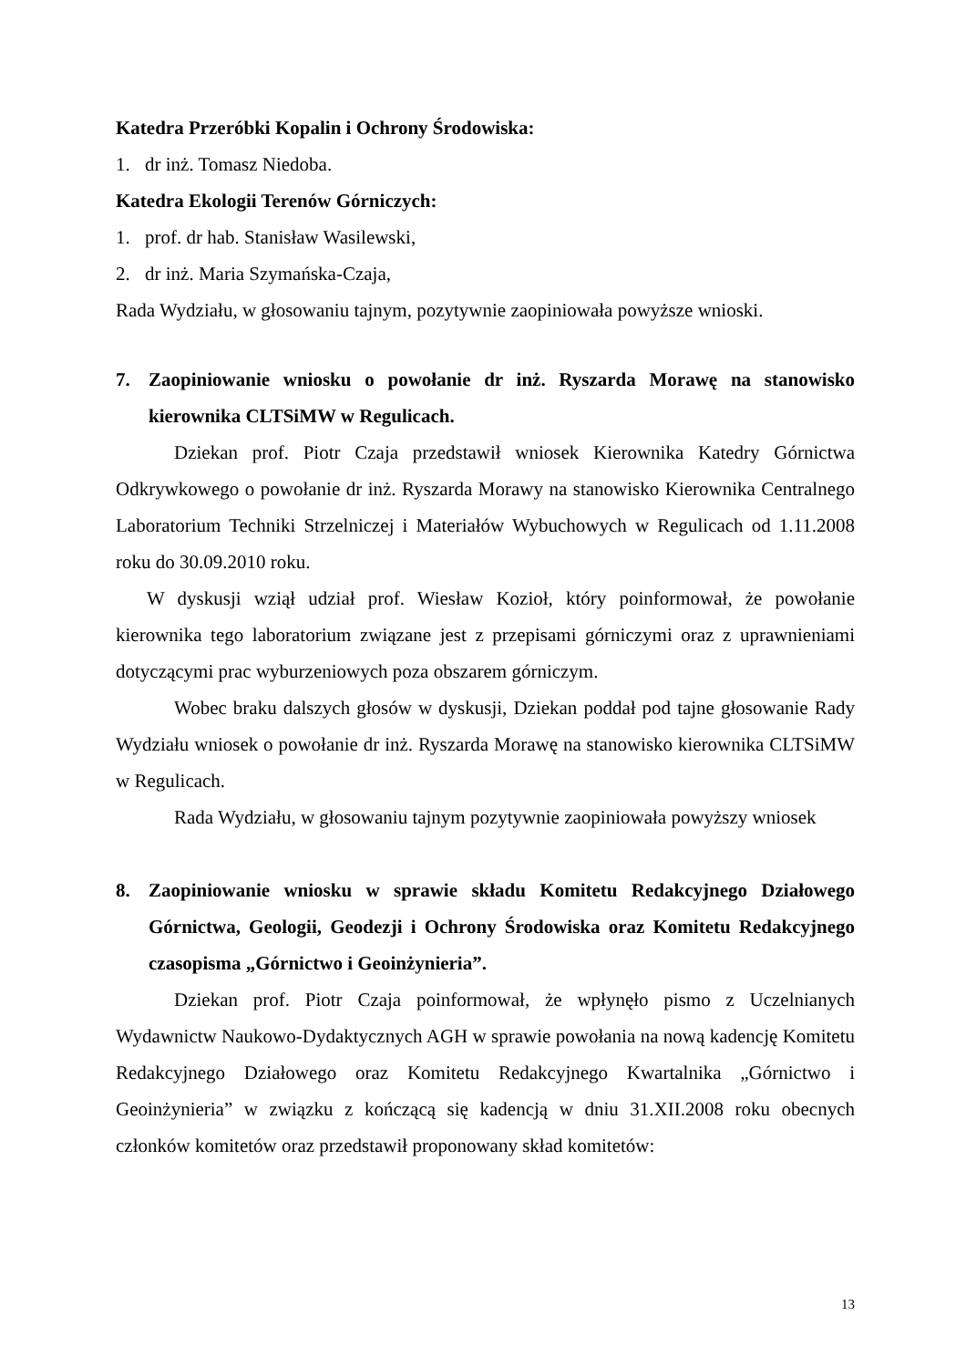Katedra Przeróbki Kopalin i Ochrony Środowiska:
1. dr inż. Tomasz Niedoba.
Katedra Ekologii Terenów Górniczych:
1. prof. dr hab. Stanisław Wasilewski,
2. dr inż. Maria Szymańska-Czaja,
Rada Wydziału, w głosowaniu tajnym, pozytywnie zaopiniowała powyższe wnioski.
7. Zaopiniowanie wniosku o powołanie dr inż. Ryszarda Morawę na stanowisko kierownika CLTSiMW w Regulicach.
Dziekan prof. Piotr Czaja przedstawił wniosek Kierownika Katedry Górnictwa Odkrywkowego o powołanie dr inż. Ryszarda Morawy na stanowisko Kierownika Centralnego Laboratorium Techniki Strzelniczej i Materiałów Wybuchowych w Regulicach od 1.11.2008 roku do 30.09.2010 roku.
W dyskusji wziął udział prof. Wiesław Kozioł, który poinformował, że powołanie kierownika tego laboratorium związane jest z przepisami górniczymi oraz z uprawnieniami dotyczącymi prac wyburzeniowych poza obszarem górniczym.
Wobec braku dalszych głosów w dyskusji, Dziekan poddał pod tajne głosowanie Rady Wydziału wniosek o powołanie dr inż. Ryszarda Morawę na stanowisko kierownika CLTSiMW w Regulicach.
Rada Wydziału, w głosowaniu tajnym pozytywnie zaopiniowała powyższy wniosek
8. Zaopiniowanie wniosku w sprawie składu Komitetu Redakcyjnego Działowego Górnictwa, Geologii, Geodezji i Ochrony Środowiska oraz Komitetu Redakcyjnego czasopisma „Górnictwo i Geoinżynieria”.
Dziekan prof. Piotr Czaja poinformował, że wpłynęło pismo z Uczelnianych Wydawnictw Naukowo-Dydaktycznych AGH w sprawie powołania na nową kadencję Komitetu Redakcyjnego Działowego oraz Komitetu Redakcyjnego Kwartalnika „Górnictwo i Geoinżynieria” w związku z kończącą się kadencją w dniu 31.XII.2008 roku obecnych członków komitetów oraz przedstawił proponowany skład komitetów:
13